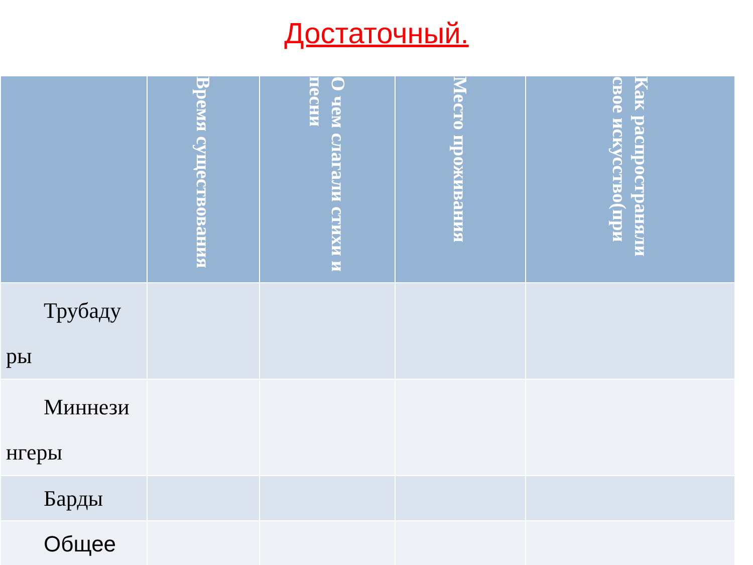Достаточный.
| | Время существования | О чем слагали стихи и песни | Место проживания | Как распространяли свое искусство(при |
| --- | --- | --- | --- | --- |
| Трубаду ры | | | | |
| Миннези нгеры | | | | |
| Барды | | | | |
| Общее | | | | |